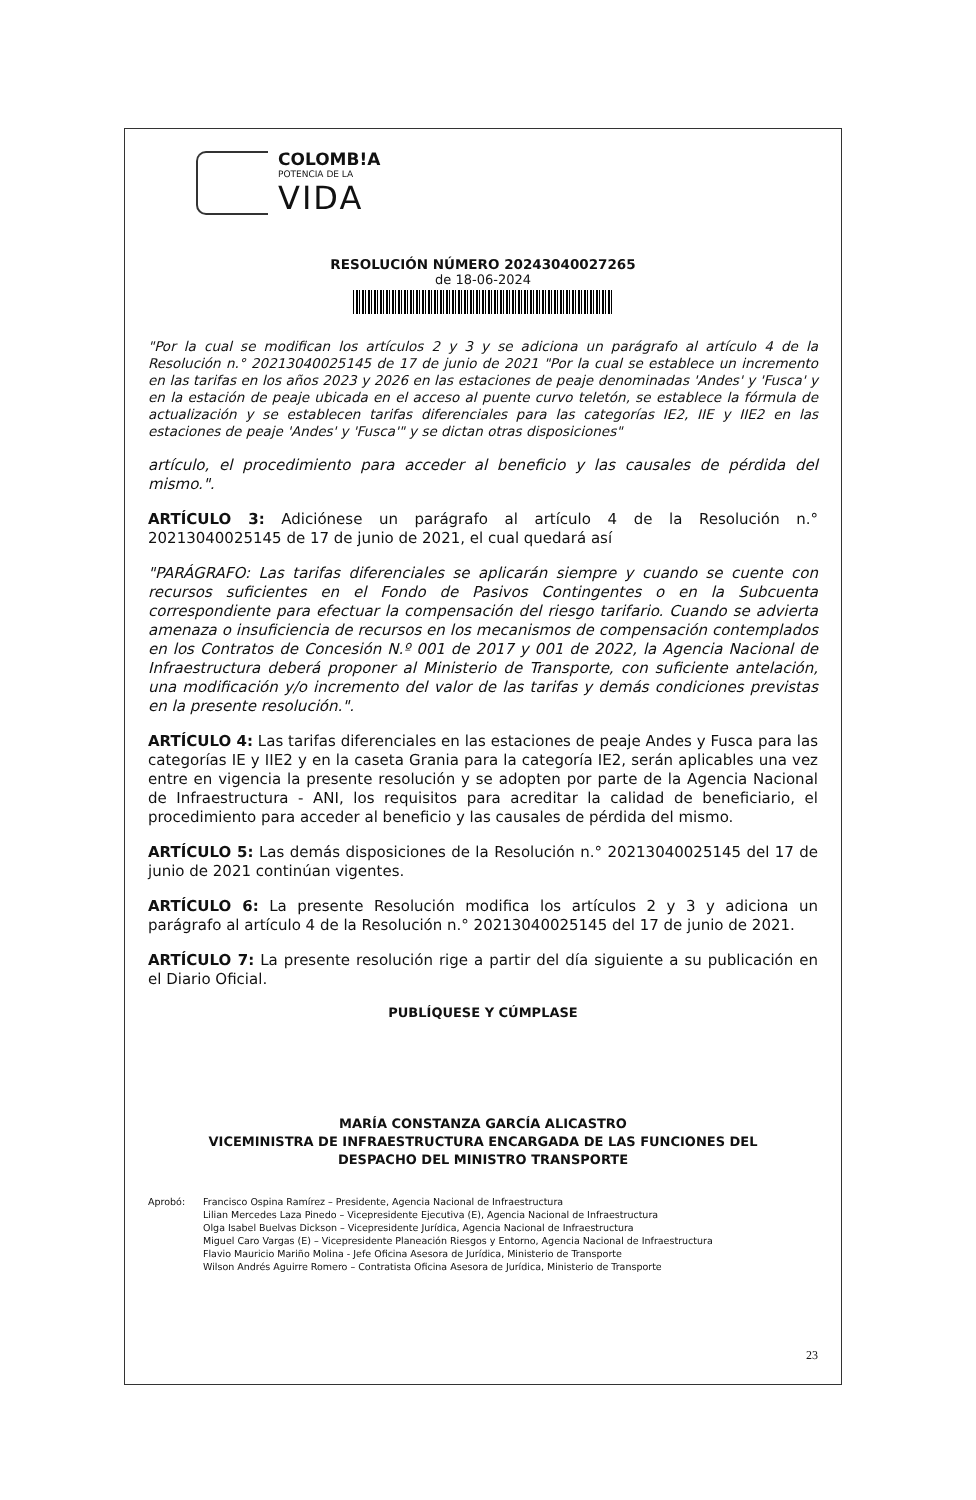COLOMB!A
POTENCIA DE LA
VIDA
RESOLUCIÓN NÚMERO 20243040027265
de 18-06-2024
"Por la cual se modifican los artículos 2 y 3 y se adiciona un parágrafo al artículo 4 de la Resolución n.° 20213040025145 de 17 de junio de 2021 "Por la cual se establece un incremento en las tarifas en los años 2023 y 2026 en las estaciones de peaje denominadas 'Andes' y 'Fusca' y en la estación de peaje ubicada en el acceso al puente curvo teletón, se establece la fórmula de actualización y se establecen tarifas diferenciales para las categorías IE2, IIE y IIE2 en las estaciones de peaje 'Andes' y 'Fusca'" y se dictan otras disposiciones"
artículo, el procedimiento para acceder al beneficio y las causales de pérdida del mismo.".
ARTÍCULO 3: Adiciónese un parágrafo al artículo 4 de la Resolución n.° 20213040025145 de 17 de junio de 2021, el cual quedará así
"PARÁGRAFO: Las tarifas diferenciales se aplicarán siempre y cuando se cuente con recursos suficientes en el Fondo de Pasivos Contingentes o en la Subcuenta correspondiente para efectuar la compensación del riesgo tarifario. Cuando se advierta amenaza o insuficiencia de recursos en los mecanismos de compensación contemplados en los Contratos de Concesión N.º 001 de 2017 y 001 de 2022, la Agencia Nacional de Infraestructura deberá proponer al Ministerio de Transporte, con suficiente antelación, una modificación y/o incremento del valor de las tarifas y demás condiciones previstas en la presente resolución.".
ARTÍCULO 4: Las tarifas diferenciales en las estaciones de peaje Andes y Fusca para las categorías IE y IIE2 y en la caseta Grania para la categoría IE2, serán aplicables una vez entre en vigencia la presente resolución y se adopten por parte de la Agencia Nacional de Infraestructura - ANI, los requisitos para acreditar la calidad de beneficiario, el procedimiento para acceder al beneficio y las causales de pérdida del mismo.
ARTÍCULO 5: Las demás disposiciones de la Resolución n.° 20213040025145 del 17 de junio de 2021 continúan vigentes.
ARTÍCULO 6: La presente Resolución modifica los artículos 2 y 3 y adiciona un parágrafo al artículo 4 de la Resolución n.° 20213040025145 del 17 de junio de 2021.
ARTÍCULO 7: La presente resolución rige a partir del día siguiente a su publicación en el Diario Oficial.
PUBLÍQUESE Y CÚMPLASE
MARÍA CONSTANZA GARCÍA ALICASTRO
VICEMINISTRA DE INFRAESTRUCTURA ENCARGADA DE LAS FUNCIONES DEL
DESPACHO DEL MINISTRO TRANSPORTE
Aprobó: Francisco Ospina Ramírez – Presidente, Agencia Nacional de Infraestructura
Lilian Mercedes Laza Pinedo – Vicepresidente Ejecutiva (E), Agencia Nacional de Infraestructura
Olga Isabel Buelvas Dickson – Vicepresidente Jurídica, Agencia Nacional de Infraestructura
Miguel Caro Vargas (E) – Vicepresidente Planeación Riesgos y Entorno, Agencia Nacional de Infraestructura
Flavio Mauricio Mariño Molina - Jefe Oficina Asesora de Jurídica, Ministerio de Transporte
Wilson Andrés Aguirre Romero – Contratista Oficina Asesora de Jurídica, Ministerio de Transporte
23